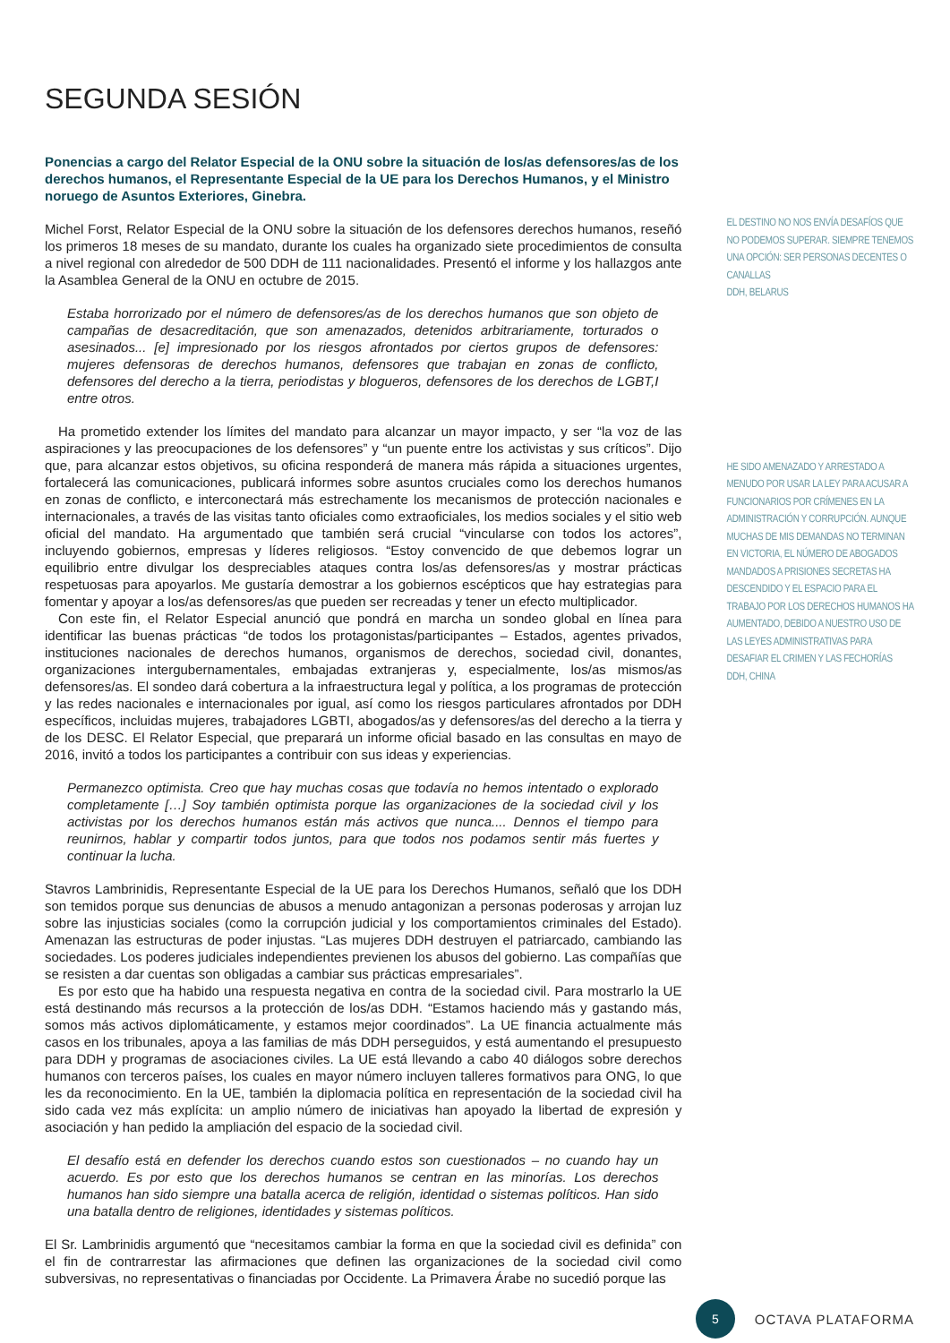SEGUNDA SESIÓN
Ponencias a cargo del Relator Especial de la ONU sobre la situación de los/as defensores/as de los derechos humanos, el Representante Especial de la UE para los Derechos Humanos, y el Ministro noruego de Asuntos Exteriores, Ginebra.
Michel Forst, Relator Especial de la ONU sobre la situación de los defensores derechos humanos, reseñó los primeros 18 meses de su mandato, durante los cuales ha organizado siete procedimientos de consulta a nivel regional con alrededor de 500 DDH de 111 nacionalidades. Presentó el informe y los hallazgos ante la Asamblea General de la ONU en octubre de 2015.
Estaba horrorizado por el número de defensores/as de los derechos humanos que son objeto de campañas de desacreditación, que son amenazados, detenidos arbitrariamente, torturados o asesinados... [e] impresionado por los riesgos afrontados por ciertos grupos de defensores: mujeres defensoras de derechos humanos, defensores que trabajan en zonas de conflicto, defensores del derecho a la tierra, periodistas y blogueros, defensores de los derechos de LGBT,I entre otros.
Ha prometido extender los límites del mandato para alcanzar un mayor impacto, y ser “la voz de las aspiraciones y las preocupaciones de los defensores” y “un puente entre los activistas y sus críticos”. Dijo que, para alcanzar estos objetivos, su oficina responderá de manera más rápida a situaciones urgentes, fortalecerá las comunicaciones, publicará informes sobre asuntos cruciales como los derechos humanos en zonas de conflicto, e interconectará más estrechamente los mecanismos de protección nacionales e internacionales, a través de las visitas tanto oficiales como extraoficiales, los medios sociales y el sitio web oficial del mandato. Ha argumentado que también será crucial “vincularse con todos los actores”, incluyendo gobiernos, empresas y líderes religiosos. “Estoy convencido de que debemos lograr un equilibrio entre divulgar los despreciables ataques contra los/as defensores/as y mostrar prácticas respetuosas para apoyarlos. Me gustaría demostrar a los gobiernos escépticos que hay estrategias para fomentar y apoyar a los/as defensores/as que pueden ser recreadas y tener un efecto multiplicador.
Con este fin, el Relator Especial anunció que pondrá en marcha un sondeo global en línea para identificar las buenas prácticas “de todos los protagonistas/participantes – Estados, agentes privados, instituciones nacionales de derechos humanos, organismos de derechos, sociedad civil, donantes, organizaciones intergubernamentales, embajadas extranjeras y, especialmente, los/as mismos/as defensores/as. El sondeo dará cobertura a la infraestructura legal y política, a los programas de protección y las redes nacionales e internacionales por igual, así como los riesgos particulares afrontados por DDH específicos, incluidas mujeres, trabajadores LGBTI, abogados/as y defensores/as del derecho a la tierra y de los DESC. El Relator Especial, que preparará un informe oficial basado en las consultas en mayo de 2016, invitó a todos los participantes a contribuir con sus ideas y experiencias.
Permanezco optimista. Creo que hay muchas cosas que todavía no hemos intentado o explorado completamente […] Soy también optimista porque las organizaciones de la sociedad civil y los activistas por los derechos humanos están más activos que nunca.... Dennos el tiempo para reunirnos, hablar y compartir todos juntos, para que todos nos podamos sentir más fuertes y continuar la lucha.
Stavros Lambrinidis, Representante Especial de la UE para los Derechos Humanos, señaló que los DDH son temidos porque sus denuncias de abusos a menudo antagonizan a personas poderosas y arrojan luz sobre las injusticias sociales (como la corrupción judicial y los comportamientos criminales del Estado). Amenazan las estructuras de poder injustas. “Las mujeres DDH destruyen el patriarcado, cambiando las sociedades. Los poderes judiciales independientes previenen los abusos del gobierno. Las compañías que se resisten a dar cuentas son obligadas a cambiar sus prácticas empresariales”.
Es por esto que ha habido una respuesta negativa en contra de la sociedad civil. Para mostrarlo la UE está destinando más recursos a la protección de los/as DDH. “Estamos haciendo más y gastando más, somos más activos diplomáticamente, y estamos mejor coordinados”. La UE financia actualmente más casos en los tribunales, apoya a las familias de más DDH perseguidos, y está aumentando el presupuesto para DDH y programas de asociaciones civiles. La UE está llevando a cabo 40 diálogos sobre derechos humanos con terceros países, los cuales en mayor número incluyen talleres formativos para ONG, lo que les da reconocimiento. En la UE, también la diplomacia política en representación de la sociedad civil ha sido cada vez más explícita: un amplio número de iniciativas han apoyado la libertad de expresión y asociación y han pedido la ampliación del espacio de la sociedad civil.
El desafío está en defender los derechos cuando estos son cuestionados – no cuando hay un acuerdo. Es por esto que los derechos humanos se centran en las minorías. Los derechos humanos han sido siempre una batalla acerca de religión, identidad o sistemas políticos. Han sido una batalla dentro de religiones, identidades y sistemas políticos.
El Sr. Lambrinidis argumentó que “necesitamos cambiar la forma en que la sociedad civil es definida” con el fin de contrarrestar las afirmaciones que definen las organizaciones de la sociedad civil como subversivas, no representativas o financiadas por Occidente. La Primavera Árabe no sucedió porque las
EL DESTINO NO NOS ENVÍA DESAFÍOS QUE NO PODEMOS SUPERAR. SIEMPRE TENEMOS UNA OPCIÓN: SER PERSONAS DECENTES O CANALLAS
DDH, BELARUS
HE SIDO AMENAZADO Y ARRESTADO A MENUDO POR USAR LA LEY PARA ACUSAR A FUNCIONARIOS POR CRÍMENES EN LA ADMINISTRACIÓN Y CORRUPCIÓN. AUNQUE MUCHAS DE MIS DEMANDAS NO TERMINAN EN VICTORIA, EL NÚMERO DE ABOGADOS MANDADOS A PRISIONES SECRETAS HA DESCENDIDO Y EL ESPACIO PARA EL TRABAJO POR LOS DERECHOS HUMANOS HA AUMENTADO, DEBIDO A NUESTRO USO DE LAS LEYES ADMINISTRATIVAS PARA DESAFIAR EL CRIMEN Y LAS FECHORÍAS
DDH, CHINA
5
OCTAVA PLATAFORMA